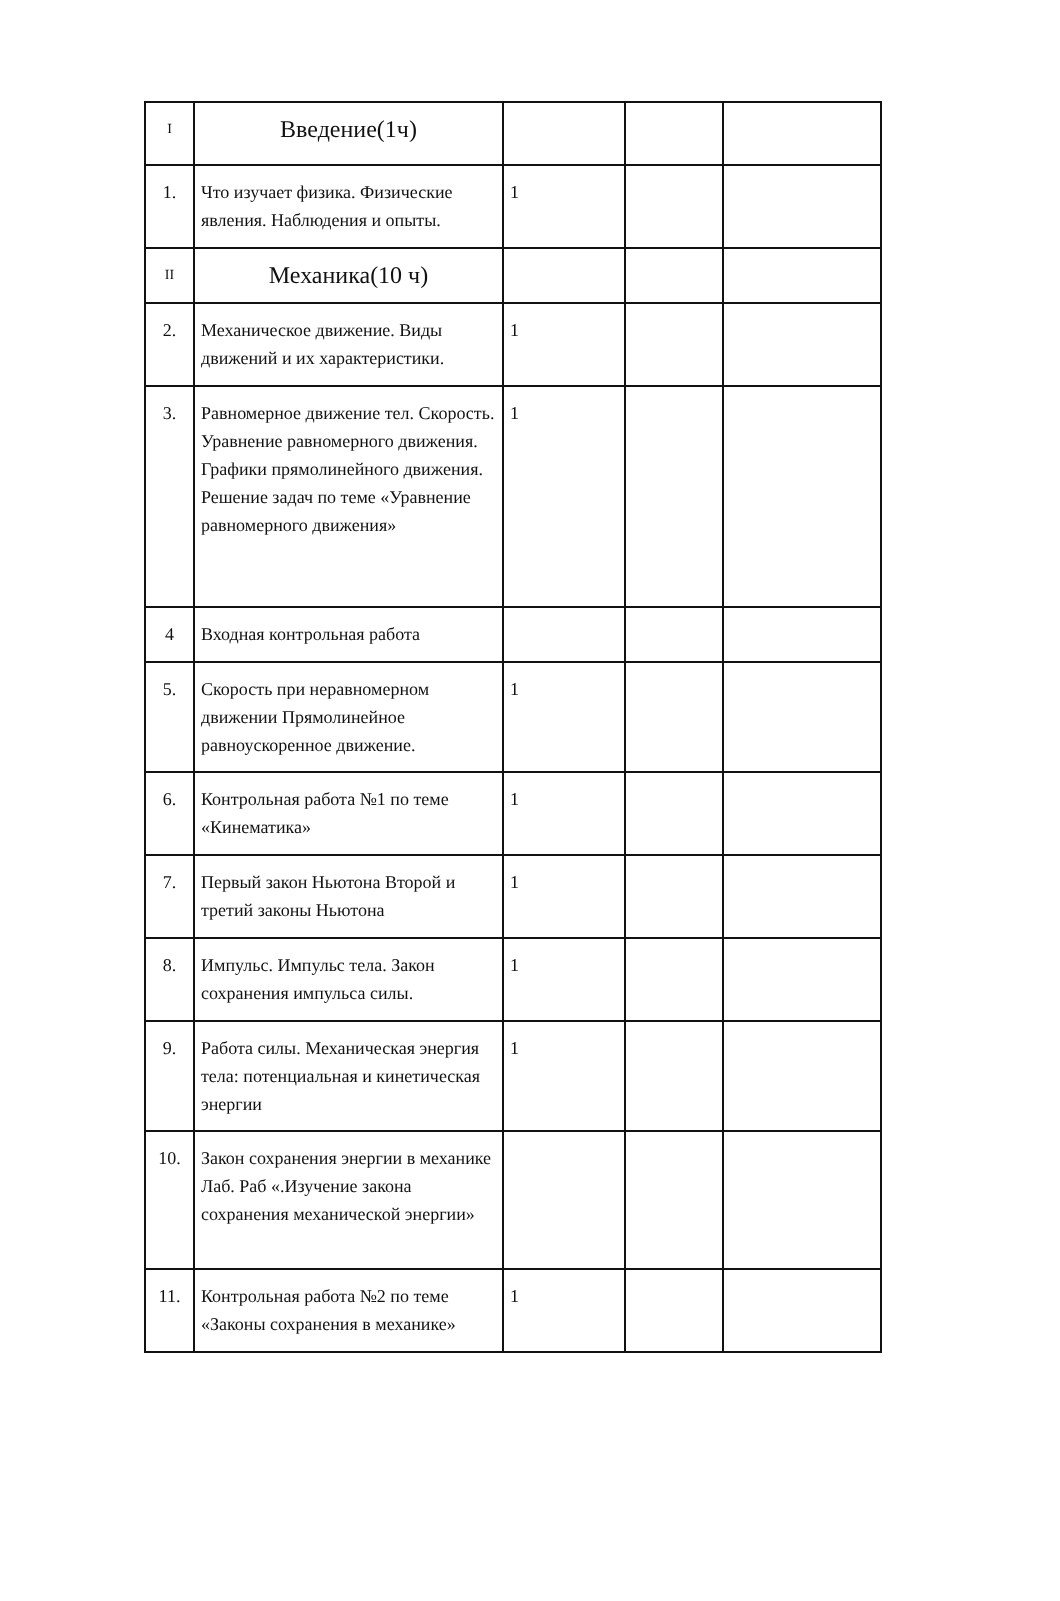| I | Введение(1ч) | | | |
| 1. | Что изучает физика. Физические явления. Наблюдения и опыты. | 1 | | |
| II | Механика(10 ч) | | | |
| 2. | Механическое движение. Виды движений и их характеристики. | 1 | | |
| 3. | Равномерное движение тел. Скорость. Уравнение равномерного движения. Графики прямолинейного движения. Решение задач по теме «Уравнение равномерного движения» | 1 | | |
| 4 | Входная контрольная работа | | | |
| 5. | Скорость при неравномерном движении Прямолинейное равноускоренное движение. | 1 | | |
| 6. | Контрольная работа №1 по теме «Кинематика» | 1 | | |
| 7. | Первый закон Ньютона Второй и третий законы Ньютона | 1 | | |
| 8. | Импульс. Импульс тела. Закон сохранения импульса силы. | 1 | | |
| 9. | Работа силы. Механическая энергия тела: потенциальная и кинетическая энергии | 1 | | |
| 10. | Закон сохранения энергии в механике Лаб. Раб «.Изучение закона сохранения механической энергии» | | | |
| 11. | Контрольная работа №2 по теме «Законы сохранения в механике» | 1 | | |